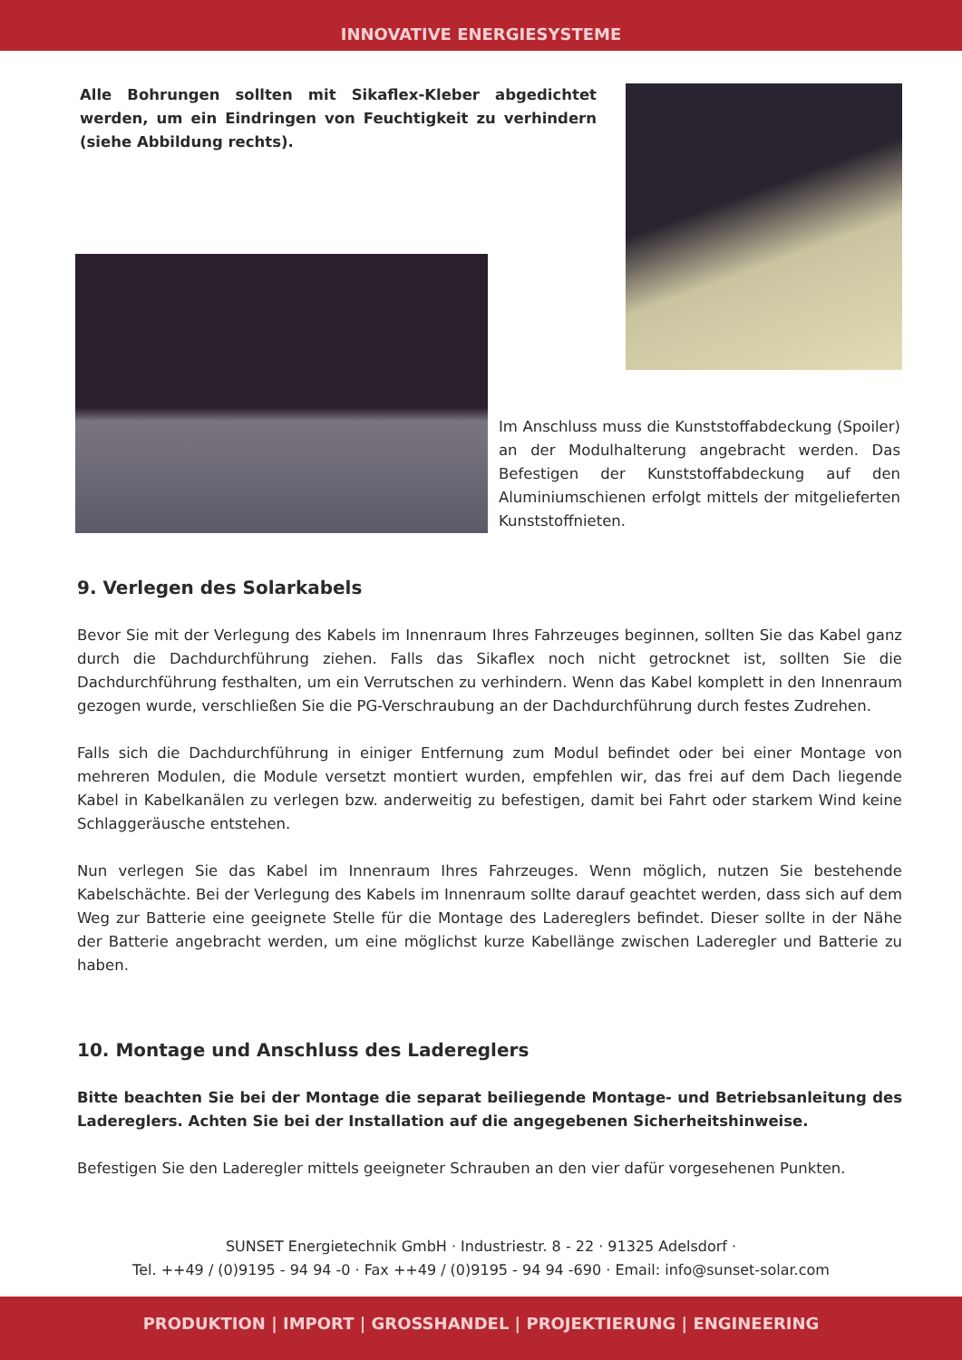INNOVATIVE ENERGIESYSTEME
Alle Bohrungen sollten mit Sikaflex-Kleber abgedichtet werden, um ein Eindringen von Feuchtigkeit zu verhindern (siehe Abbildung rechts).
Im Anschluss muss die Kunststoffabdeckung (Spoiler) an der Modulhalterung angebracht werden. Das Befestigen der Kunststoffabdeckung auf den Aluminiumschienen erfolgt mittels der mitgelieferten Kunststoffnieten.
9. Verlegen des Solarkabels
Bevor Sie mit der Verlegung des Kabels im Innenraum Ihres Fahrzeuges beginnen, sollten Sie das Kabel ganz durch die Dachdurchführung ziehen. Falls das Sikaflex noch nicht getrocknet ist, sollten Sie die Dachdurchführung festhalten, um ein Verrutschen zu verhindern. Wenn das Kabel komplett in den Innenraum gezogen wurde, verschließen Sie die PG-Verschraubung an der Dachdurchführung durch festes Zudrehen.
Falls sich die Dachdurchführung in einiger Entfernung zum Modul befindet oder bei einer Montage von mehreren Modulen, die Module versetzt montiert wurden, empfehlen wir, das frei auf dem Dach liegende Kabel in Kabelkanälen zu verlegen bzw. anderweitig zu befestigen, damit bei Fahrt oder starkem Wind keine Schlaggeräusche entstehen.
Nun verlegen Sie das Kabel im Innenraum Ihres Fahrzeuges. Wenn möglich, nutzen Sie bestehende Kabelschächte. Bei der Verlegung des Kabels im Innenraum sollte darauf geachtet werden, dass sich auf dem Weg zur Batterie eine geeignete Stelle für die Montage des Ladereglers befindet. Dieser sollte in der Nähe der Batterie angebracht werden, um eine möglichst kurze Kabellänge zwischen Laderegler und Batterie zu haben.
10. Montage und Anschluss des Ladereglers
Bitte beachten Sie bei der Montage die separat beiliegende Montage- und Betriebsanleitung des Ladereglers. Achten Sie bei der Installation auf die angegebenen Sicherheitshinweise.
Befestigen Sie den Laderegler mittels geeigneter Schrauben an den vier dafür vorgesehenen Punkten.
SUNSET Energietechnik GmbH · Industriestr. 8 - 22 · 91325 Adelsdorf ·
Tel. ++49 / (0)9195 - 94 94 -0 · Fax ++49 / (0)9195 - 94 94 -690 · Email: info@sunset-solar.com
PRODUKTION | IMPORT | GROSSHANDEL | PROJEKTIERUNG | ENGINEERING